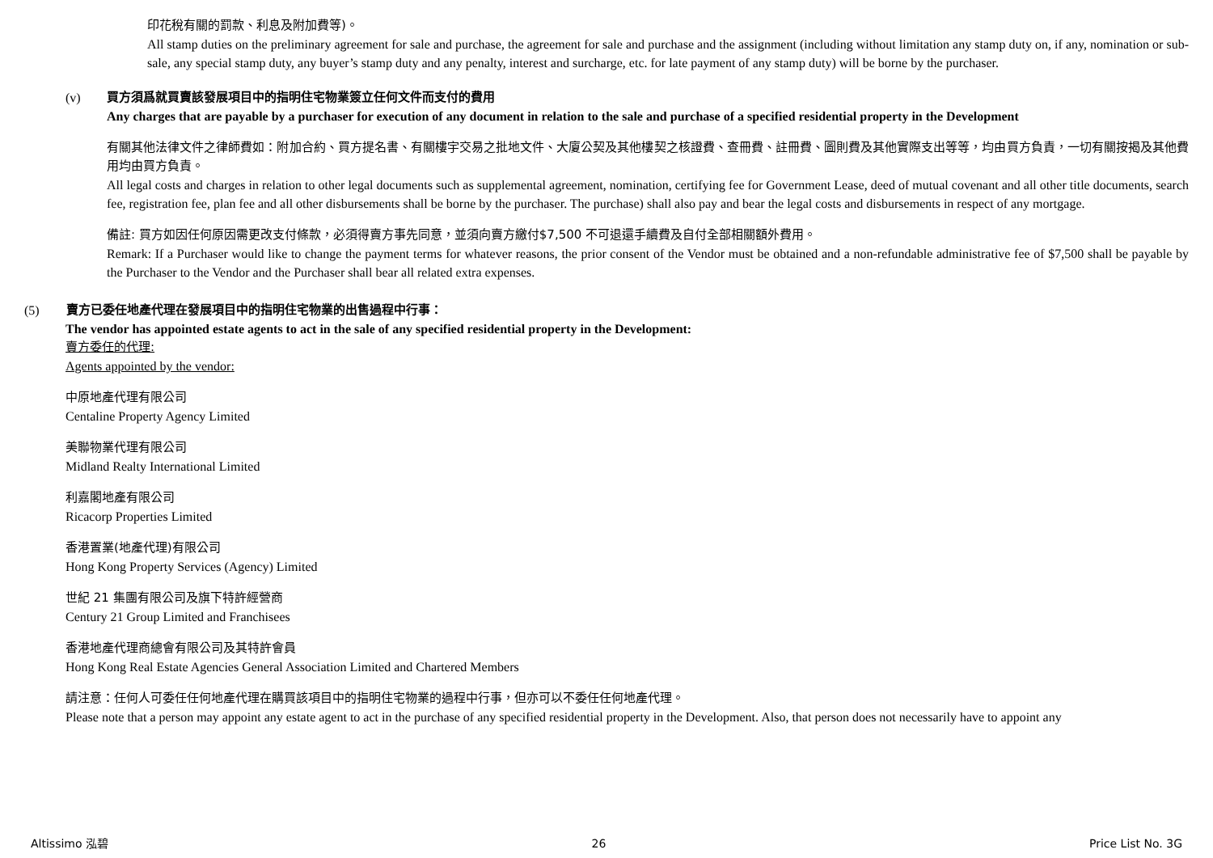印花稅有關的罰款、利息及附加費等)。
All stamp duties on the preliminary agreement for sale and purchase, the agreement for sale and purchase and the assignment (including without limitation any stamp duty on, if any, nomination or sub-sale, any special stamp duty, any buyer’s stamp duty and any penalty, interest and surcharge, etc. for late payment of any stamp duty) will be borne by the purchaser.
(v) 買方須爲就買賣該發展項目中的指明住宅物業簽立任何文件而支付的費用
Any charges that are payable by a purchaser for execution of any document in relation to the sale and purchase of a specified residential property in the Development
有關其他法律文件之律師費如：附加合約、買方提名書、有關樓宇交易之批地文件、大廈公契及其他樓契之核證費、查冊費、註冊費、圖則費及其他實際支出等等，均由買方負責，一切有關按揭及其他費用均由買方負責。
All legal costs and charges in relation to other legal documents such as supplemental agreement, nomination, certifying fee for Government Lease, deed of mutual covenant and all other title documents, search fee, registration fee, plan fee and all other disbursements shall be borne by the purchaser. The purchase) shall also pay and bear the legal costs and disbursements in respect of any mortgage.
備註: 買方如因任何原因需更改支付條款，必須得賣方事先同意，並須向賣方繳付$7,500 不可退還手續費及自付全部相關額外費用。
Remark: If a Purchaser would like to change the payment terms for whatever reasons, the prior consent of the Vendor must be obtained and a non-refundable administrative fee of $7,500 shall be payable by the Purchaser to the Vendor and the Purchaser shall bear all related extra expenses.
(5) 賣方已委任地產代理在發展項目中的指明住宅物業的出售過程中行事：
The vendor has appointed estate agents to act in the sale of any specified residential property in the Development:
賣方委任的代理:
Agents appointed by the vendor:
中原地產代理有限公司
Centaline Property Agency Limited
美聯物業代理有限公司
Midland Realty International Limited
利嘉閣地產有限公司
Ricacorp Properties Limited
香港置業(地產代理)有限公司
Hong Kong Property Services (Agency) Limited
世紀 21 集團有限公司及旗下特許經營商
Century 21 Group Limited and Franchisees
香港地產代理商總會有限公司及其特許會員
Hong Kong Real Estate Agencies General Association Limited and Chartered Members
請注意：任何人可委任任何地產代理在購買該項目中的指明住宅物業的過程中行事，但亦可以不委任任何地產代理。
Please note that a person may appoint any estate agent to act in the purchase of any specified residential property in the Development. Also, that person does not necessarily have to appoint any
Altissimo 泓碧 26 Price List No. 3G